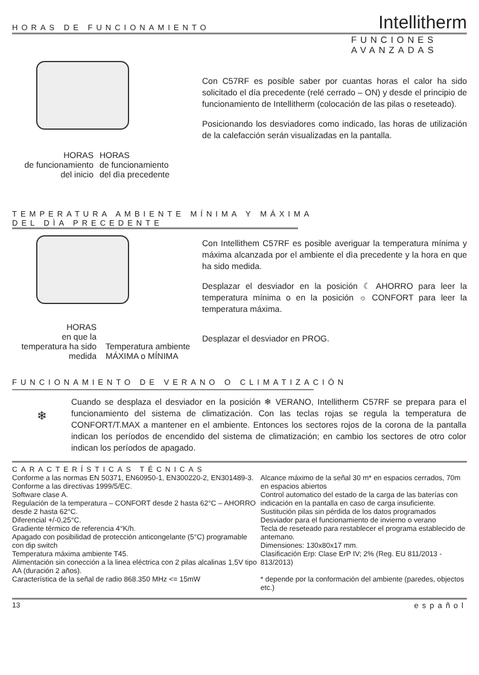HORAS DE FUNCIONAMIENTO
Intellitherm
FUNCIONES
AVANZADAS
HORAS
de funcionamiento
del inicio
HORAS
de funcionamiento
del dìa precedente
Con C57RF es posible saber por cuantas horas el calor ha sido solicitado el día precedente (relé cerrado – ON) y desde el principio de funcionamiento de Intellitherm (colocación de las pilas o reseteado).
Posicionando los desviadores como indicado, las horas de utilización de la calefacción serán visualizadas en la pantalla.
TEMPERATURA AMBIENTE MÍNIMA Y MÁXIMA
DEL DÌA PRECEDENTE
HORAS
en que la
temperatura ha sido
medida
Temperatura ambiente
MÁXIMA o MÍNIMA
Con Intellithem C57RF es posible averiguar la temperatura mínima y máxima alcanzada por el ambiente el dìa precedente y la hora en que ha sido medida.
Desplazar el desviador en la posición ☾ AHORRO para leer la temperatura mínima o en la posición ☼ CONFORT para leer la temperatura máxima.
Desplazar el desviador en PROG.
FUNCIONAMIENTO DE VERANO O CLIMATIZACIÓN
❄
Cuando se desplaza el desviador en la posición ❄ VERANO, Intellitherm C57RF se prepara para el funcionamiento del sistema de climatización. Con las teclas rojas se regula la temperatura de CONFORT/T.MAX a mantener en el ambiente. Entonces los sectores rojos de la corona de la pantalla indican los períodos de encendido del sistema de climatización; en cambio los sectores de otro color indican los períodos de apagado.
CARACTERÍSTICAS TÉCNICAS
Conforme a las normas EN 50371, EN60950-1, EN300220-2, EN301489-3.
Conforme a las directivas 1999/5/EC.
Software clase A.
Regulación de la temperatura – CONFORT desde 2 hasta 62°C – AHORRO desde 2 hasta 62°C.
Diferencial +/-0,25°C.
Gradiente térmico de referencia 4°K/h.
Apagado con posibilidad de protección anticongelante (5°C) programable con dip switch
Temperatura máxima ambiente T45.
Alimentación sin conección a la linea eléctrica con 2 pilas alcalinas 1,5V tipo AA (duración 2 años).
Característica de la señal de radio 868.350 MHz <= 15mW
Alcance máximo de la señal 30 m* en espacios cerrados, 70m en espacios abiertos
Control automatico del estado de la carga de las baterías con indicación en la pantalla en caso de carga insuficiente.
Sustitución pilas sin pérdida de los datos programados
Desviador para el funcionamiento de invierno o verano
Tecla de reseteado para restablecer el programa establecido de antemano.
Dimensiones: 130x80x17 mm.
Clasificación Erp: Clase ErP IV; 2% (Reg. EU 811/2013 - 813/2013)
* depende por la conformación del ambiente (paredes, objectos etc.)
13 español